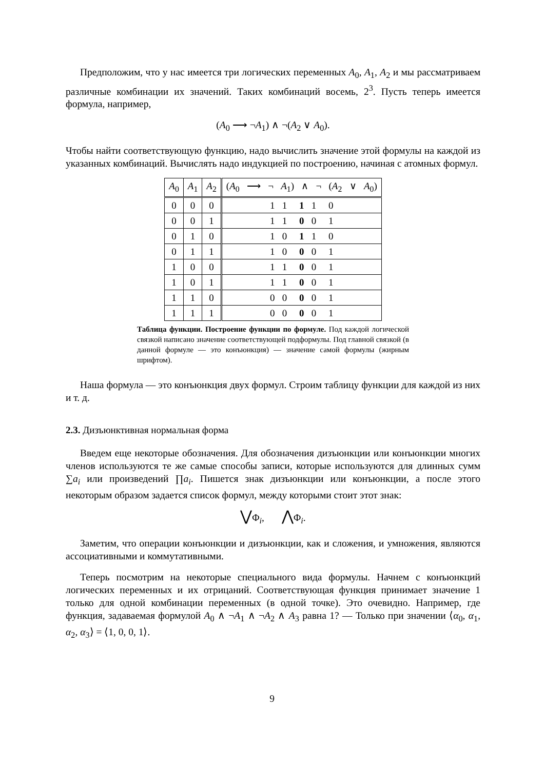Предположим, что у нас имеется три логических переменных A<sub>0</sub>, A<sub>1</sub>, A<sub>2</sub> и мы рассматриваем различные комбинации их значений. Таких комбинаций восемь, 2<sup>3</sup>. Пусть теперь имеется формула, например,
(A<sub>0</sub> ⟶ ¬A<sub>1</sub>) ∧ ¬(A<sub>2</sub> ∨ A<sub>0</sub>).
Чтобы найти соответствующую функцию, надо вычислить значение этой формулы на каждой из указанных комбинаций. Вычислять надо индукцией по построению, начиная с атомных формул.
| A<sub>0</sub> | A<sub>1</sub> | A<sub>2</sub> | ( A<sub>0</sub> ⟶ ¬ A<sub>1</sub>) ∧ ¬ ( A<sub>2</sub> ∨ A<sub>0</sub>) |
| --- | --- | --- | --- |
| 0 | 0 | 0 | 1 1 1 1 0 |
| 0 | 0 | 1 | 1 1 0 0 1 |
| 0 | 1 | 0 | 1 0 1 1 0 |
| 0 | 1 | 1 | 1 0 0 0 1 |
| 1 | 0 | 0 | 1 1 0 0 1 |
| 1 | 0 | 1 | 1 1 0 0 1 |
| 1 | 1 | 0 | 0 0 0 0 1 |
| 1 | 1 | 1 | 0 0 0 0 1 |
Таблица функции. Построение функции по формуле. Под каждой логической связкой написано значение соответствующей подформулы. Под главной связкой (в данной формуле — это конъюнкция) — значение самой формулы (жирным шрифтом).
Наша формула — это конъюнкция двух формул. Строим таблицу функции для каждой из них и т. д.
2.3. Дизъюнктивная нормальная форма
Введем еще некоторые обозначения. Для обозначения дизъюнкции или конъюнкции многих членов используются те же самые способы записи, которые используются для длинных сумм ∑a<sub>i</sub> или произведений ∏a<sub>i</sub>. Пишется знак дизъюнкции или конъюнкции, а после этого некоторым образом задается список формул, между которыми стоит этот знак:
⋁Φ<sub>i</sub>, ⋀Φ<sub>i</sub>.
Заметим, что операции конъюнкции и дизъюнкции, как и сложения, и умножения, являются ассоциативными и коммутативными.
Теперь посмотрим на некоторые специального вида формулы. Начнем с конъюнкций логических переменных и их отрицаний. Соответствующая функция принимает значение 1 только для одной комбинации переменных (в одной точке). Это очевидно. Например, где функция, задаваемая формулой A<sub>0</sub> ∧ ¬A<sub>1</sub> ∧ ¬A<sub>2</sub> ∧ A<sub>3</sub> равна 1? — Только при значении ⟨α<sub>0</sub>, α<sub>1</sub>, α<sub>2</sub>, α<sub>3</sub>⟩ = ⟨1, 0, 0, 1⟩.
9